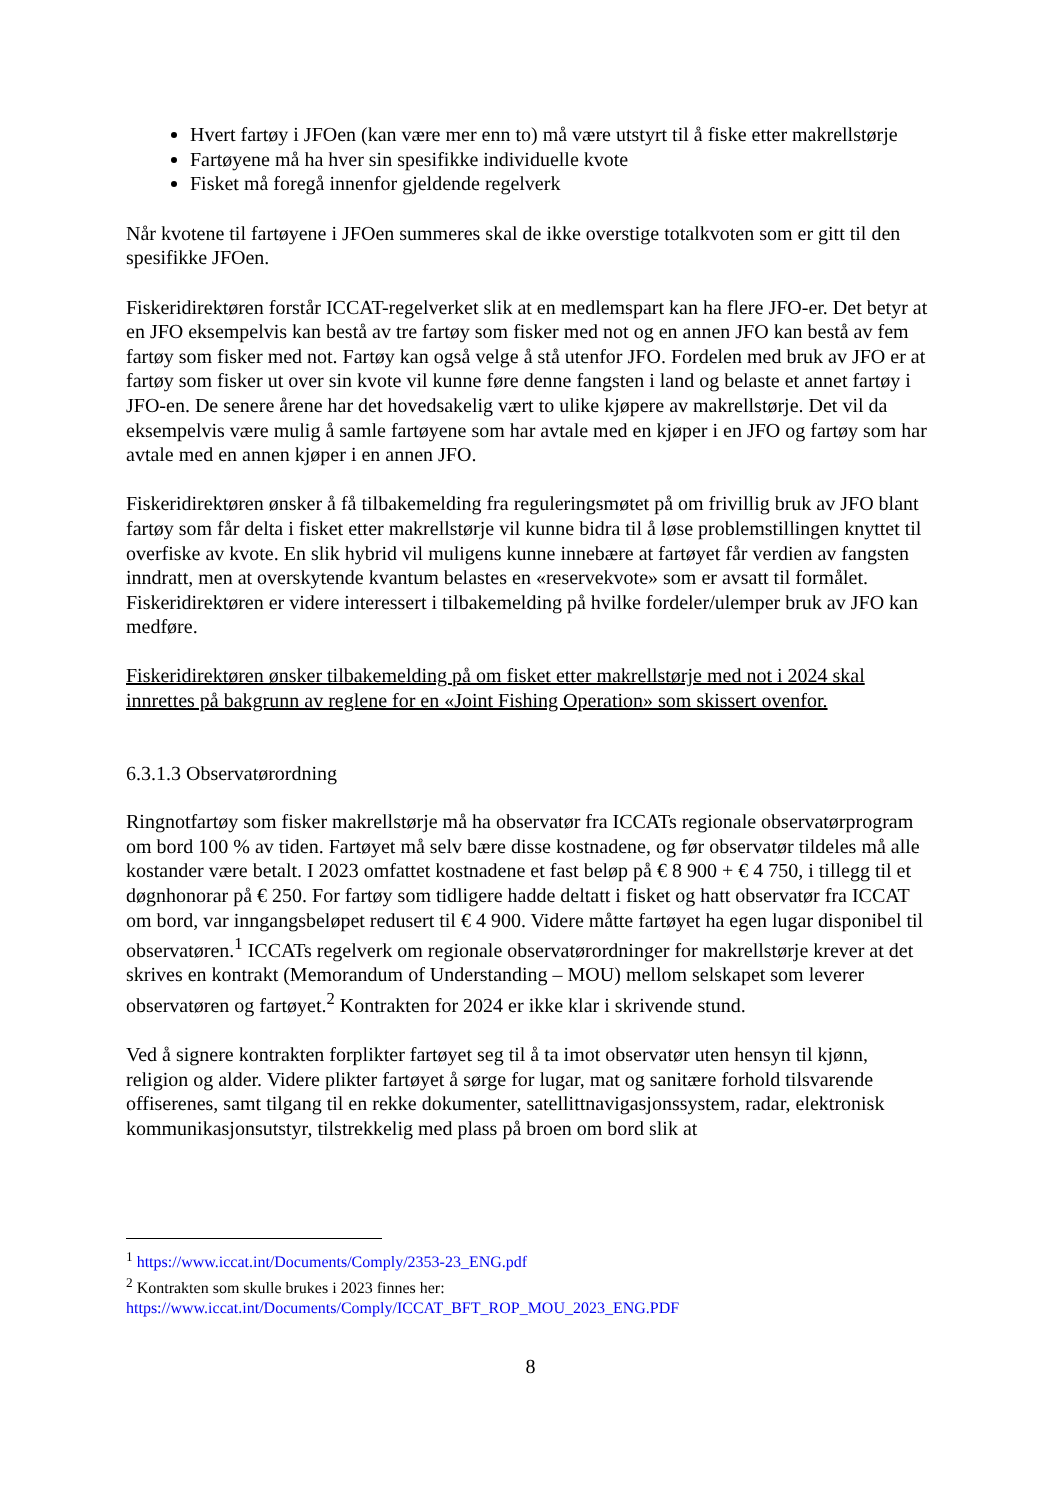Hvert fartøy i JFOen (kan være mer enn to) må være utstyrt til å fiske etter makrellstørje
Fartøyene må ha hver sin spesifikke individuelle kvote
Fisket må foregå innenfor gjeldende regelverk
Når kvotene til fartøyene i JFOen summeres skal de ikke overstige totalkvoten som er gitt til den spesifikke JFOen.
Fiskeridirektøren forstår ICCAT-regelverket slik at en medlemspart kan ha flere JFO-er. Det betyr at en JFO eksempelvis kan bestå av tre fartøy som fisker med not og en annen JFO kan bestå av fem fartøy som fisker med not. Fartøy kan også velge å stå utenfor JFO. Fordelen med bruk av JFO er at fartøy som fisker ut over sin kvote vil kunne føre denne fangsten i land og belaste et annet fartøy i JFO-en. De senere årene har det hovedsakelig vært to ulike kjøpere av makrellstørje. Det vil da eksempelvis være mulig å samle fartøyene som har avtale med en kjøper i en JFO og fartøy som har avtale med en annen kjøper i en annen JFO.
Fiskeridirektøren ønsker å få tilbakemelding fra reguleringsmøtet på om frivillig bruk av JFO blant fartøy som får delta i fisket etter makrellstørje vil kunne bidra til å løse problemstillingen knyttet til overfiske av kvote. En slik hybrid vil muligens kunne innebære at fartøyet får verdien av fangsten inndratt, men at overskytende kvantum belastes en «reservekvote» som er avsatt til formålet. Fiskeridirektøren er videre interessert i tilbakemelding på hvilke fordeler/ulemper bruk av JFO kan medføre.
Fiskeridirektøren ønsker tilbakemelding på om fisket etter makrellstørje med not i 2024 skal innrettes på bakgrunn av reglene for en «Joint Fishing Operation» som skissert ovenfor.
6.3.1.3 Observatørordning
Ringnotfartøy som fisker makrellstørje må ha observatør fra ICCATs regionale observatørprogram om bord 100 % av tiden. Fartøyet må selv bære disse kostnadene, og før observatør tildeles må alle kostander være betalt. I 2023 omfattet kostnadene et fast beløp på € 8 900 + € 4 750, i tillegg til et døgnhonorar på € 250. For fartøy som tidligere hadde deltatt i fisket og hatt observatør fra ICCAT om bord, var inngangsbeløpet redusert til € 4 900. Videre måtte fartøyet ha egen lugar disponibel til observatøren.<sup>1</sup> ICCATs regelverk om regionale observatørordninger for makrellstørje krever at det skrives en kontrakt (Memorandum of Understanding – MOU) mellom selskapet som leverer observatøren og fartøyet.<sup>2</sup> Kontrakten for 2024 er ikke klar i skrivende stund.
Ved å signere kontrakten forplikter fartøyet seg til å ta imot observatør uten hensyn til kjønn, religion og alder. Videre plikter fartøyet å sørge for lugar, mat og sanitære forhold tilsvarende offiserenes, samt tilgang til en rekke dokumenter, satellittnavigasjonssystem, radar, elektronisk kommunikasjonsutstyr, tilstrekkelig med plass på broen om bord slik at
<sup>1</sup> https://www.iccat.int/Documents/Comply/2353-23_ENG.pdf
<sup>2</sup> Kontrakten som skulle brukes i 2023 finnes her:
https://www.iccat.int/Documents/Comply/ICCAT_BFT_ROP_MOU_2023_ENG.PDF
8